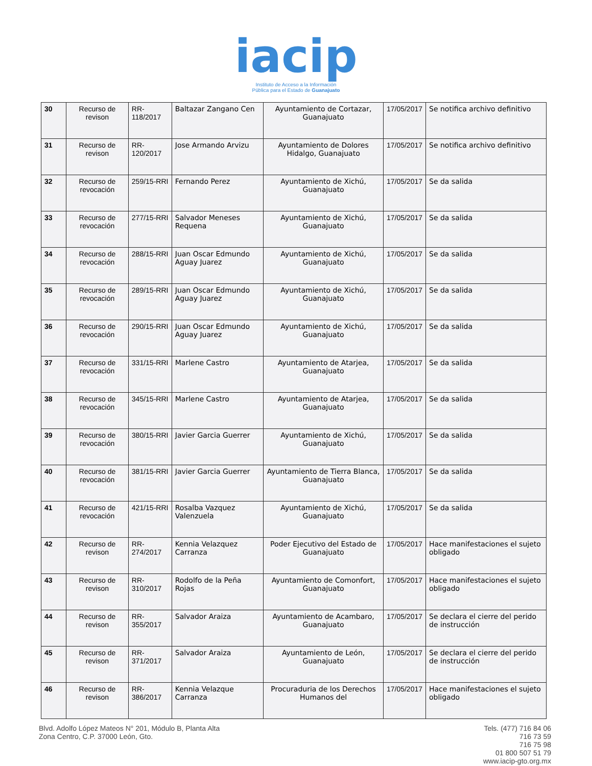iacip
Instituto de Acceso a la Información
Pública para el Estado de Guanajuato
| 30 | Recurso de revison | RR-118/2017 | Baltazar Zangano Cen | Ayuntamiento de Cortazar, Guanajuato | 17/05/2017 | Se notifica archivo definitivo |
| 31 | Recurso de revison | RR-120/2017 | Jose Armando Arvizu | Ayuntamiento de Dolores Hidalgo, Guanajuato | 17/05/2017 | Se notifica archivo definitivo |
| 32 | Recurso de revocación | 259/15-RRI | Fernando Perez | Ayuntamiento de Xichú, Guanajuato | 17/05/2017 | Se da salida |
| 33 | Recurso de revocación | 277/15-RRI | Salvador Meneses Requena | Ayuntamiento de Xichú, Guanajuato | 17/05/2017 | Se da salida |
| 34 | Recurso de revocación | 288/15-RRI | Juan Oscar Edmundo Aguay Juarez | Ayuntamiento de Xichú, Guanajuato | 17/05/2017 | Se da salida |
| 35 | Recurso de revocación | 289/15-RRI | Juan Oscar Edmundo Aguay Juarez | Ayuntamiento de Xichú, Guanajuato | 17/05/2017 | Se da salida |
| 36 | Recurso de revocación | 290/15-RRI | Juan Oscar Edmundo Aguay Juarez | Ayuntamiento de Xichú, Guanajuato | 17/05/2017 | Se da salida |
| 37 | Recurso de revocación | 331/15-RRI | Marlene Castro | Ayuntamiento de Atarjea, Guanajuato | 17/05/2017 | Se da salida |
| 38 | Recurso de revocación | 345/15-RRI | Marlene Castro | Ayuntamiento de Atarjea, Guanajuato | 17/05/2017 | Se da salida |
| 39 | Recurso de revocación | 380/15-RRI | Javier Garcia Guerrer | Ayuntamiento de Xichú, Guanajuato | 17/05/2017 | Se da salida |
| 40 | Recurso de revocación | 381/15-RRI | Javier Garcia Guerrer | Ayuntamiento de Tierra Blanca, Guanajuato | 17/05/2017 | Se da salida |
| 41 | Recurso de revocación | 421/15-RRI | Rosalba Vazquez Valenzuela | Ayuntamiento de Xichú, Guanajuato | 17/05/2017 | Se da salida |
| 42 | Recurso de revison | RR-274/2017 | Kennia Velazquez Carranza | Poder Ejecutivo del Estado de Guanajuato | 17/05/2017 | Hace manifestaciones el sujeto obligado |
| 43 | Recurso de revison | RR-310/2017 | Rodolfo de la Peña Rojas | Ayuntamiento de Comonfort, Guanajuato | 17/05/2017 | Hace manifestaciones el sujeto obligado |
| 44 | Recurso de revison | RR-355/2017 | Salvador Araiza | Ayuntamiento de Acambaro, Guanajuato | 17/05/2017 | Se declara el cierre del perido de instrucción |
| 45 | Recurso de revison | RR-371/2017 | Salvador Araiza | Ayuntamiento de León, Guanajuato | 17/05/2017 | Se declara el cierre del perido de instrucción |
| 46 | Recurso de revison | RR-386/2017 | Kennia Velazque Carranza | Procuraduria de los Derechos Humanos del | 17/05/2017 | Hace manifestaciones el sujeto obligado |
Blvd. Adolfo López Mateos N° 201, Módulo B, Planta Alta
Zona Centro, C.P. 37000 León, Gto.
Tels. (477) 716 84 06
716 73 59
716 75 98
01 800 507 51 79
www.iacip-gto.org.mx